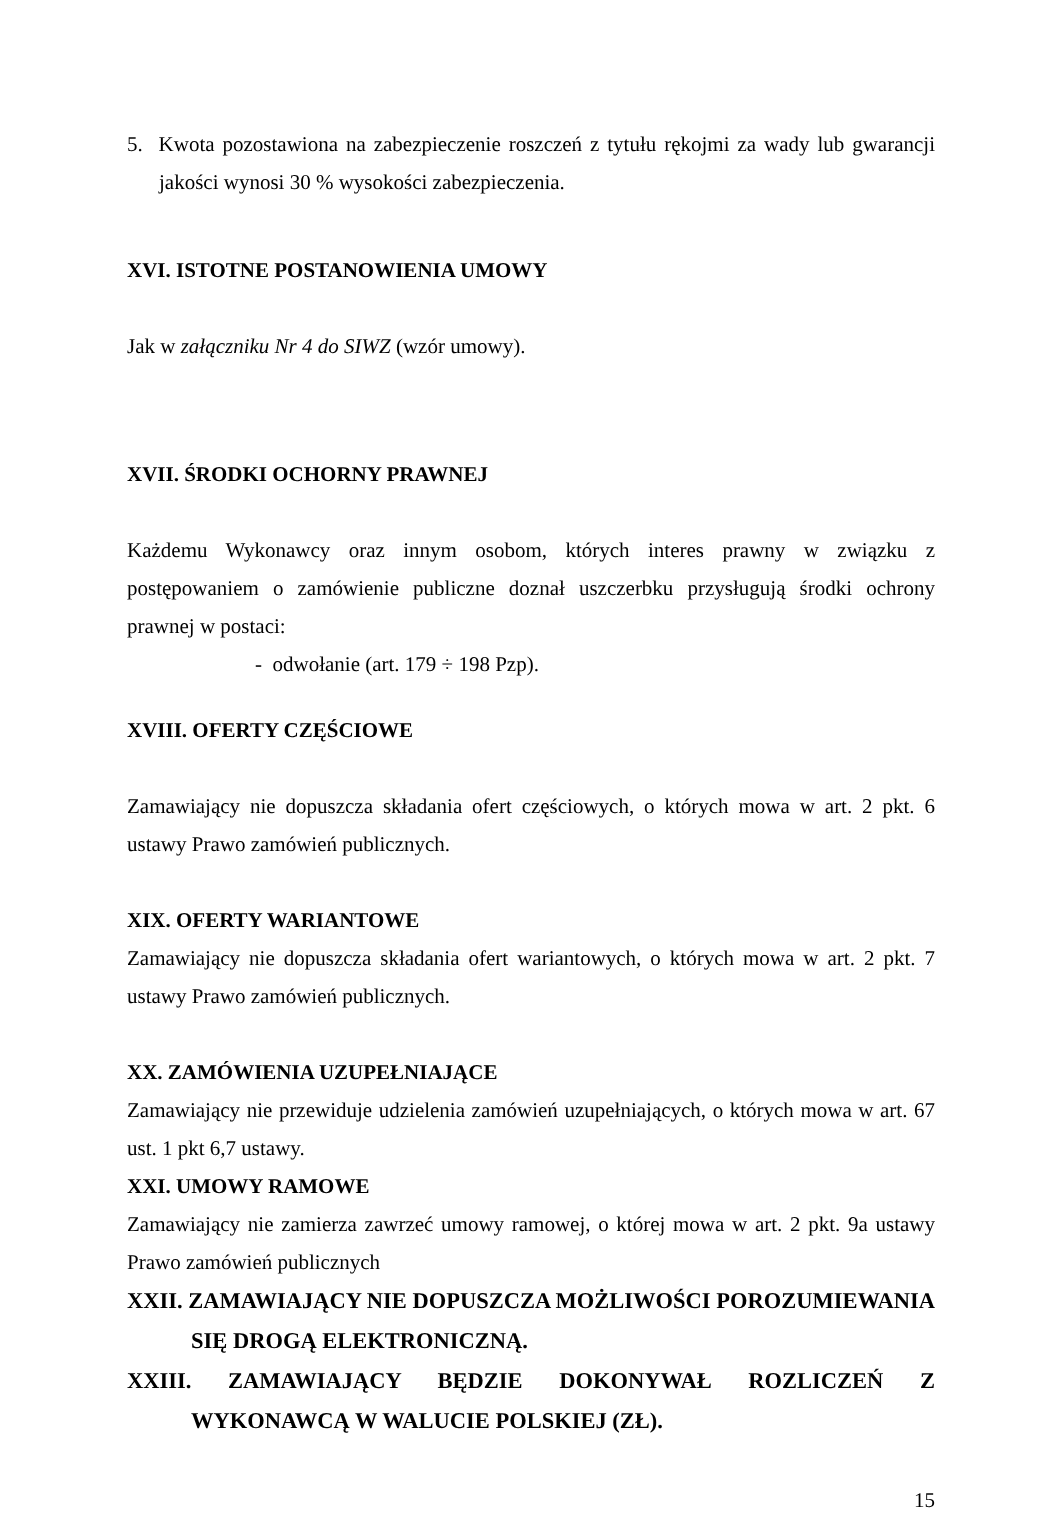5. Kwota pozostawiona na zabezpieczenie roszczeń z tytułu rękojmi za wady lub gwarancji jakości wynosi 30 % wysokości zabezpieczenia.
XVI. ISTOTNE POSTANOWIENIA UMOWY
Jak w załączniku Nr 4 do SIWZ (wzór umowy).
XVII. ŚRODKI OCHORNY PRAWNEJ
Każdemu Wykonawcy oraz innym osobom, których interes prawny w związku z postępowaniem o zamówienie publiczne doznał uszczerbku przysługują środki ochrony prawnej w postaci:
- odwołanie (art. 179 ÷ 198 Pzp).
XVIII. OFERTY CZĘŚCIOWE
Zamawiający nie dopuszcza składania ofert częściowych, o których mowa w art. 2 pkt. 6 ustawy Prawo zamówień publicznych.
XIX. OFERTY WARIANTOWE
Zamawiający nie dopuszcza składania ofert wariantowych, o których mowa w art. 2 pkt. 7 ustawy Prawo zamówień publicznych.
XX. ZAMÓWIENIA UZUPEŁNIAJĄCE
Zamawiający nie przewiduje udzielenia zamówień uzupełniających, o których mowa w art. 67 ust. 1 pkt 6,7 ustawy.
XXI. UMOWY RAMOWE
Zamawiający nie zamierza zawrzeć umowy ramowej, o której mowa w art. 2 pkt. 9a ustawy Prawo zamówień publicznych
XXII. ZAMAWIAJĄCY NIE DOPUSZCZA MOŻLIWOŚCI POROZUMIEWANIA SIĘ DROGĄ ELEKTRONICZNĄ.
XXIII. ZAMAWIAJĄCY BĘDZIE DOKONYWAŁ ROZLICZEŃ Z WYKONAWCĄ W WALUCIE POLSKIEJ (ZŁ).
15